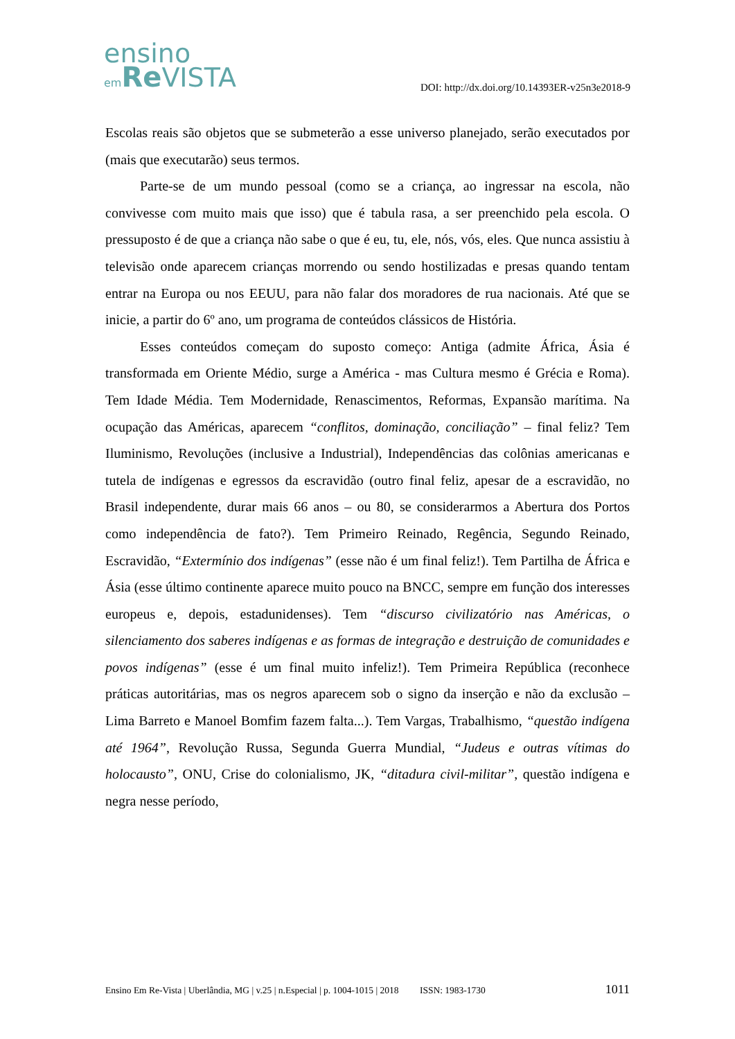ensino
em Re VISTA
DOI: http://dx.doi.org/10.14393ER-v25n3e2018-9
Escolas reais são objetos que se submeterão a esse universo planejado, serão executados por (mais que executarão) seus termos.
Parte-se de um mundo pessoal (como se a criança, ao ingressar na escola, não convivesse com muito mais que isso) que é tabula rasa, a ser preenchido pela escola. O pressuposto é de que a criança não sabe o que é eu, tu, ele, nós, vós, eles. Que nunca assistiu à televisão onde aparecem crianças morrendo ou sendo hostilizadas e presas quando tentam entrar na Europa ou nos EEUU, para não falar dos moradores de rua nacionais. Até que se inicie, a partir do 6º ano, um programa de conteúdos clássicos de História.
Esses conteúdos começam do suposto começo: Antiga (admite África, Ásia é transformada em Oriente Médio, surge a América - mas Cultura mesmo é Grécia e Roma). Tem Idade Média. Tem Modernidade, Renascimentos, Reformas, Expansão marítima. Na ocupação das Américas, aparecem “conflitos, dominação, conciliação” – final feliz? Tem Iluminismo, Revoluções (inclusive a Industrial), Independências das colônias americanas e tutela de indígenas e egressos da escravidão (outro final feliz, apesar de a escravidão, no Brasil independente, durar mais 66 anos – ou 80, se considerarmos a Abertura dos Portos como independência de fato?). Tem Primeiro Reinado, Regência, Segundo Reinado, Escravidão, “Extermínio dos indígenas” (esse não é um final feliz!). Tem Partilha de África e Ásia (esse último continente aparece muito pouco na BNCC, sempre em função dos interesses europeus e, depois, estadunidenses). Tem “discurso civilizatório nas Américas, o silenciamento dos saberes indígenas e as formas de integração e destruição de comunidades e povos indígenas” (esse é um final muito infeliz!). Tem Primeira República (reconhece práticas autoritárias, mas os negros aparecem sob o signo da inserção e não da exclusão – Lima Barreto e Manoel Bomfim fazem falta...). Tem Vargas, Trabalhismo, “questão indígena até 1964”, Revolução Russa, Segunda Guerra Mundial, “Judeus e outras vítimas do holocausto”, ONU, Crise do colonialismo, JK, “ditadura civil-militar”, questão indígena e negra nesse período,
Ensino Em Re-Vista | Uberlândia, MG | v.25 | n.Especial | p. 1004-1015 | 2018 ISSN: 1983-1730 1011